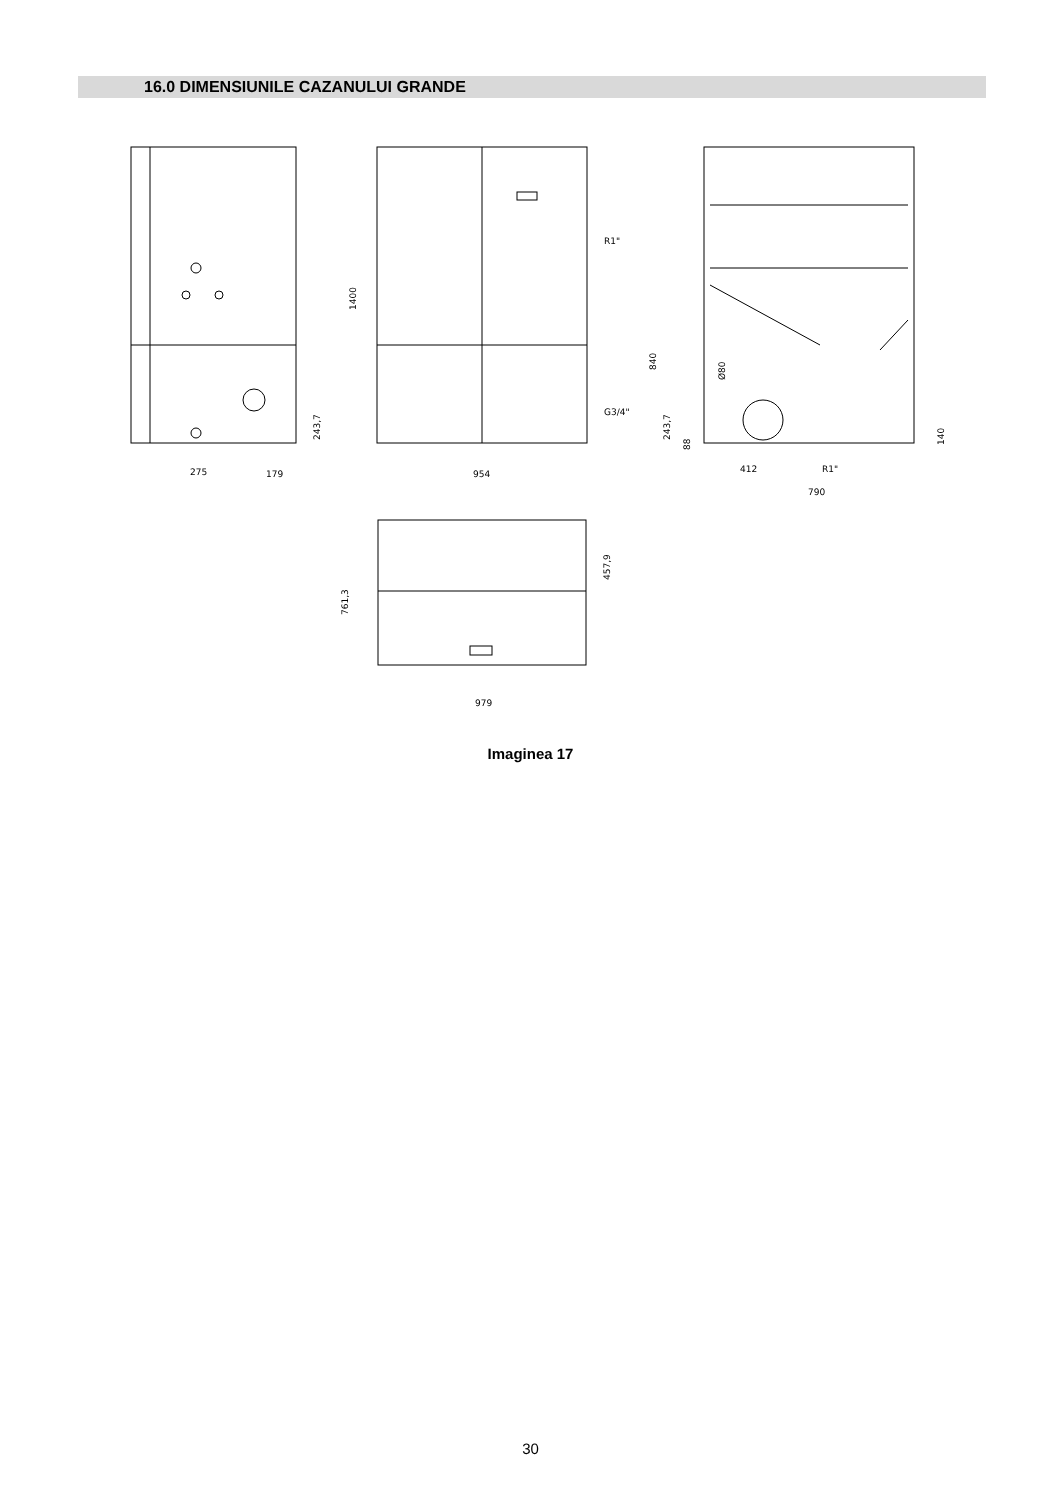16.0 DIMENSIUNILE CAZANULUI GRANDE
275
179
243,7
1400
954
R1"
G3/4"
840
243,7
88
Ø80
412
R1"
790
140
761,3
457,9
979
Imaginea 17
30